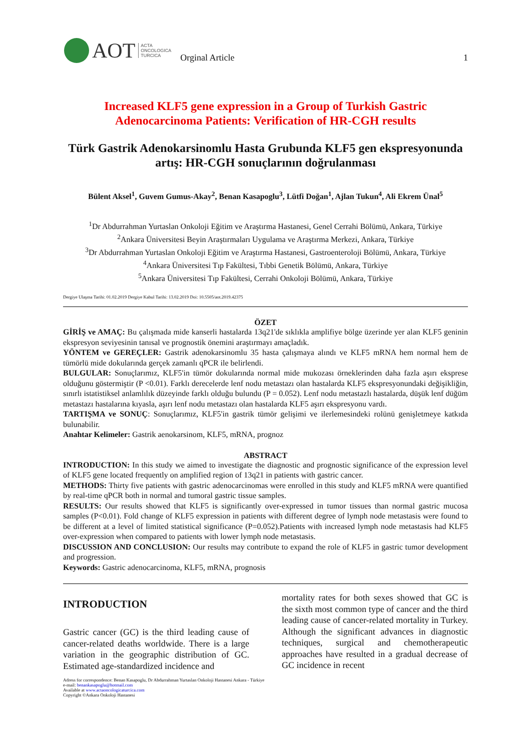AOT ACTA
ONCOLOGICA
TURCICA Orginal Article
1
Increased KLF5 gene expression in a Group of Turkish Gastric Adenocarcinoma Patients: Verification of HR-CGH results
Türk Gastrik Adenokarsinomlu Hasta Grubunda KLF5 gen ekspresyonunda artış: HR-CGH sonuçlarının doğrulanması
Bülent Aksel<sup>1</sup>, Guvem Gumus-Akay<sup>2</sup>, Benan Kasapoglu<sup>3</sup>, Lütfi Doğan<sup>1</sup>, Ajlan Tukun<sup>4</sup>, Ali Ekrem Ünal<sup>5</sup>
<sup>1</sup> Dr Abdurrahman Yurtaslan Onkoloji Eğitim ve Araştırma Hastanesi, Genel Cerrahi Bölümü, Ankara, Türkiye
<sup>2</sup> Ankara Üniversitesi Beyin Araştırmaları Uygulama ve Araştırma Merkezi, Ankara, Türkiye
<sup>3</sup> Dr Abdurrahman Yurtaslan Onkoloji Eğitim ve Araştırma Hastanesi, Gastroenteroloji Bölümü, Ankara, Türkiye
<sup>4</sup> Ankara Üniversitesi Tıp Fakültesi, Tıbbi Genetik Bölümü, Ankara, Türkiye
<sup>5</sup> Ankara Üniversitesi Tıp Fakültesi, Cerrahi Onkoloji Bölümü, Ankara, Türkiye
Dergiye Ulaşma Tarihi: 01.02.2019 Dergiye Kabul Tarihi: 13.02.2019 Doi: 10.5505/aot.2019.42375
ÖZET
GİRİŞ ve AMAÇ: Bu çalışmada mide kanserli hastalarda 13q21'de sıklıkla amplifiye bölge üzerinde yer alan KLF5 geninin ekspresyon seviyesinin tanısal ve prognostik önemini araştırmayı amaçladık.
YÖNTEM ve GEREÇLER: Gastrik adenokarsinomlu 35 hasta çalışmaya alındı ve KLF5 mRNA hem normal hem de tümörlü mide dokularında gerçek zamanlı qPCR ile belirlendi.
BULGULAR: Sonuçlarımız, KLF5'in tümör dokularında normal mide mukozası örneklerinden daha fazla aşırı eksprese olduğunu göstermiştir (P <0.01). Farklı derecelerde lenf nodu metastazı olan hastalarda KLF5 ekspresyonundaki değişikliğin, sınırlı istatistiksel anlamlılık düzeyinde farklı olduğu bulundu (P = 0.052). Lenf nodu metastazlı hastalarda, düşük lenf düğüm metastazı hastalarına kıyasla, aşırı lenf nodu metastazı olan hastalarda KLF5 aşırı ekspresyonu vardı.
TARTIŞMA ve SONUÇ: Sonuçlarımız, KLF5'in gastrik tümör gelişimi ve ilerlemesindeki rolünü genişletmeye katkıda bulunabilir.
Anahtar Kelimeler: Gastrik aenokarsinom, KLF5, mRNA, prognoz
ABSTRACT
INTRODUCTION: In this study we aimed to investigate the diagnostic and prognostic significance of the expression level of KLF5 gene located frequently on amplified region of 13q21 in patients with gastric cancer.
METHODS: Thirty five patients with gastric adenocarcinomas were enrolled in this study and KLF5 mRNA were quantified by real-time qPCR both in normal and tumoral gastric tissue samples.
RESULTS: Our results showed that KLF5 is significantly over-expressed in tumor tissues than normal gastric mucosa samples (P<0.01). Fold change of KLF5 expression in patients with different degree of lymph node metastasis were found to be different at a level of limited statistical significance (P=0.052).Patients with increased lymph node metastasis had KLF5 over-expression when compared to patients with lower lymph node metastasis.
DISCUSSION AND CONCLUSION: Our results may contribute to expand the role of KLF5 in gastric tumor development and progression.
Keywords: Gastric adenocarcinoma, KLF5, mRNA, prognosis
INTRODUCTION
Gastric cancer (GC) is the third leading cause of cancer-related deaths worldwide. There is a large variation in the geographic distribution of GC. Estimated age-standardized incidence and
mortality rates for both sexes showed that GC is the sixth most common type of cancer and the third leading cause of cancer-related mortality in Turkey. Although the significant advances in diagnostic techniques, surgical and chemotherapeutic approaches have resulted in a gradual decrease of GC incidence in recent
Adress for correspondence: Benan Kasapoglu, Dr Abdurrahman Yurtaslan Onkoloji Hastanesi Ankara - Türkiye
e-mail: benankasapoglu@hotmail.com
Available at www.actaoncologicaturcica.com
Copyright ©Ankara Onkoloji Hastanesi